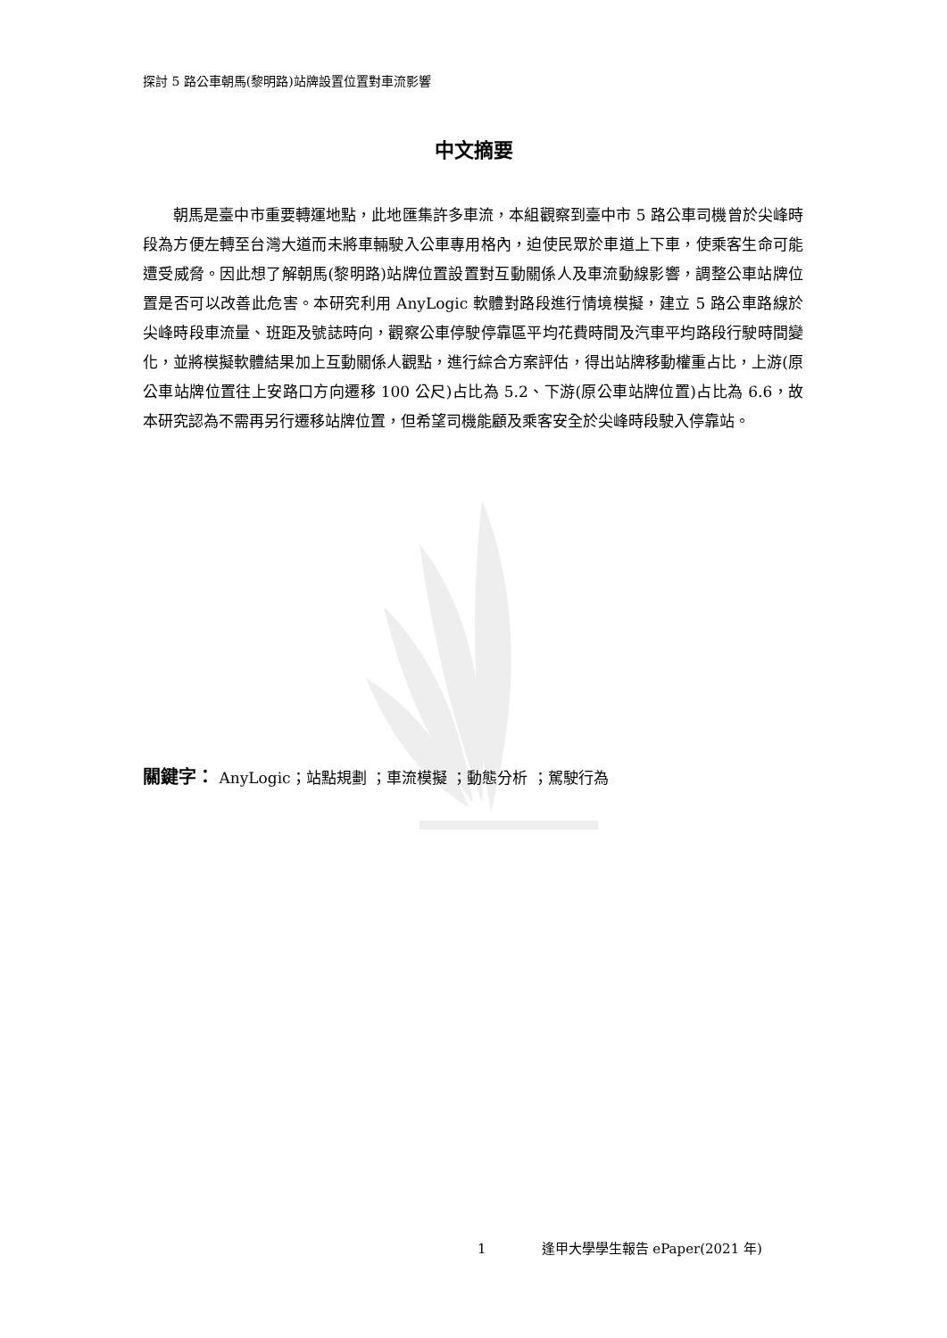探討 5 路公車朝馬(黎明路)站牌設置位置對車流影響
中文摘要
朝馬是臺中市重要轉運地點，此地匯集許多車流，本組觀察到臺中市 5 路公車司機曾於尖峰時段為方便左轉至台灣大道而未將車輛駛入公車專用格內，迫使民眾於車道上下車，使乘客生命可能遭受威脅。因此想了解朝馬(黎明路)站牌位置設置對互動關係人及車流動線影響，調整公車站牌位置是否可以改善此危害。本研究利用 AnyLogic 軟體對路段進行情境模擬，建立 5 路公車路線於尖峰時段車流量、班距及號誌時向，觀察公車停駛停靠區平均花費時間及汽車平均路段行駛時間變化，並將模擬軟體結果加上互動關係人觀點，進行綜合方案評估，得出站牌移動權重占比，上游(原公車站牌位置往上安路口方向遷移 100 公尺)占比為 5.2、下游(原公車站牌位置)占比為 6.6，故本研究認為不需再另行遷移站牌位置，但希望司機能顧及乘客安全於尖峰時段駛入停靠站。
關鍵字： AnyLogic；站點規劃 ；車流模擬 ；動態分析 ；駕駛行為
1 逢甲大學學生報告 ePaper(2021 年)